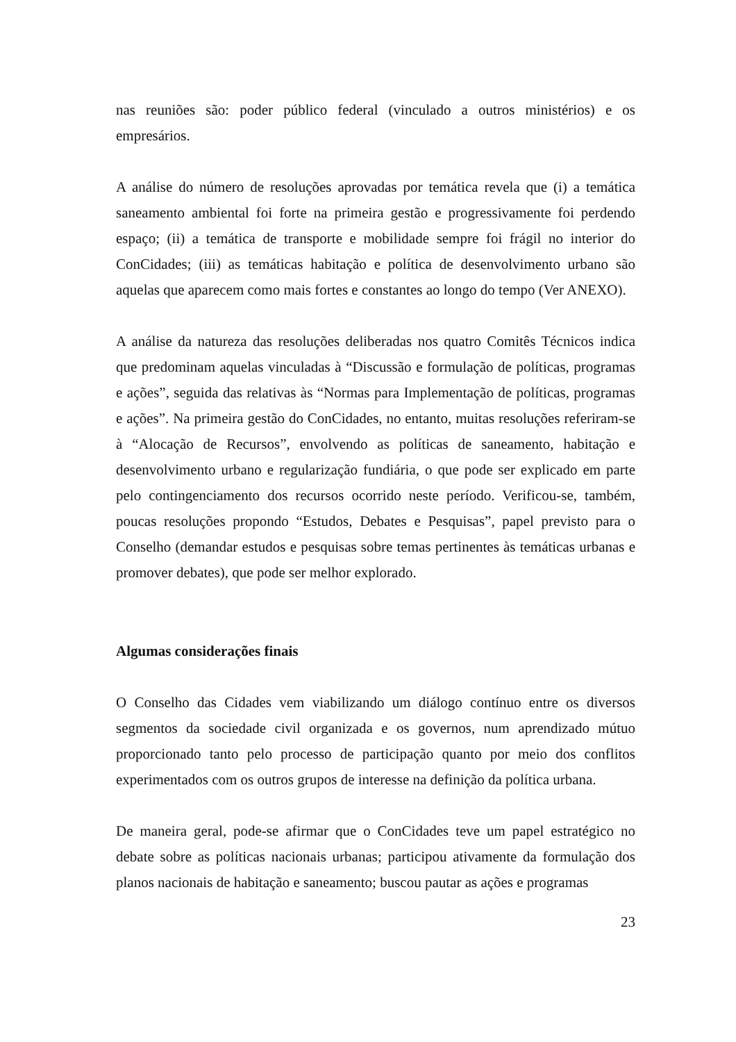nas reuniões são: poder público federal (vinculado a outros ministérios) e os empresários.
A análise do número de resoluções aprovadas por temática revela que (i) a temática saneamento ambiental foi forte na primeira gestão e progressivamente foi perdendo espaço; (ii) a temática de transporte e mobilidade sempre foi frágil no interior do ConCidades; (iii) as temáticas habitação e política de desenvolvimento urbano são aquelas que aparecem como mais fortes e constantes ao longo do tempo (Ver ANEXO).
A análise da natureza das resoluções deliberadas nos quatro Comitês Técnicos indica que predominam aquelas vinculadas à “Discussão e formulação de políticas, programas e ações”, seguida das relativas às “Normas para Implementação de políticas, programas e ações”. Na primeira gestão do ConCidades, no entanto, muitas resoluções referiram-se à “Alocação de Recursos”, envolvendo as políticas de saneamento, habitação e desenvolvimento urbano e regularização fundiária, o que pode ser explicado em parte pelo contingenciamento dos recursos ocorrido neste período. Verificou-se, também, poucas resoluções propondo “Estudos, Debates e Pesquisas”, papel previsto para o Conselho (demandar estudos e pesquisas sobre temas pertinentes às temáticas urbanas e promover debates), que pode ser melhor explorado.
Algumas considerações finais
O Conselho das Cidades vem viabilizando um diálogo contínuo entre os diversos segmentos da sociedade civil organizada e os governos, num aprendizado mútuo proporcionado tanto pelo processo de participação quanto por meio dos conflitos experimentados com os outros grupos de interesse na definição da política urbana.
De maneira geral, pode-se afirmar que o ConCidades teve um papel estratégico no debate sobre as políticas nacionais urbanas; participou ativamente da formulação dos planos nacionais de habitação e saneamento; buscou pautar as ações e programas
23